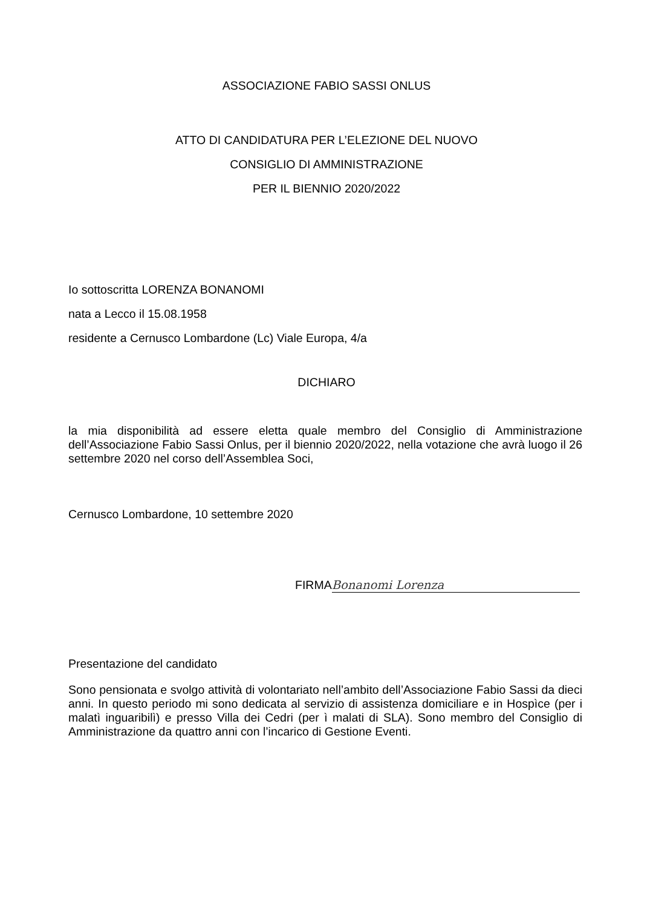ASSOCIAZIONE FABIO SASSI ONLUS
ATTO DI CANDIDATURA PER L’ELEZIONE DEL NUOVO
CONSIGLIO DI AMMINISTRAZIONE
PER IL BIENNIO 2020/2022
Io sottoscritta LORENZA BONANOMI
nata a Lecco il 15.08.1958
residente a Cernusco Lombardone (Lc) Viale Europa, 4/a
DICHIARO
la mia disponibilità ad essere eletta quale membro del Consiglio di Amministrazione dell’Associazione Fabio Sassi Onlus, per il biennio 2020/2022, nella votazione che avrà luogo il 26 settembre 2020 nel corso dell’Assemblea Soci,
Cernusco Lombardone, 10 settembre 2020
FIRMA Bonanomi Lorenza
Presentazione del candidato
Sono pensionata e svolgo attività di volontariato nell’ambito dell’Associazione Fabio Sassi da dieci anni. In questo periodo mi sono dedicata al servizio di assistenza domiciliare e in Hospìce (per i malatì inguaribilì) e presso Villa dei Cedri (per ì malati di SLA). Sono membro del Consiglio di Amministrazione da quattro anni con l’incarico di Gestione Eventi.